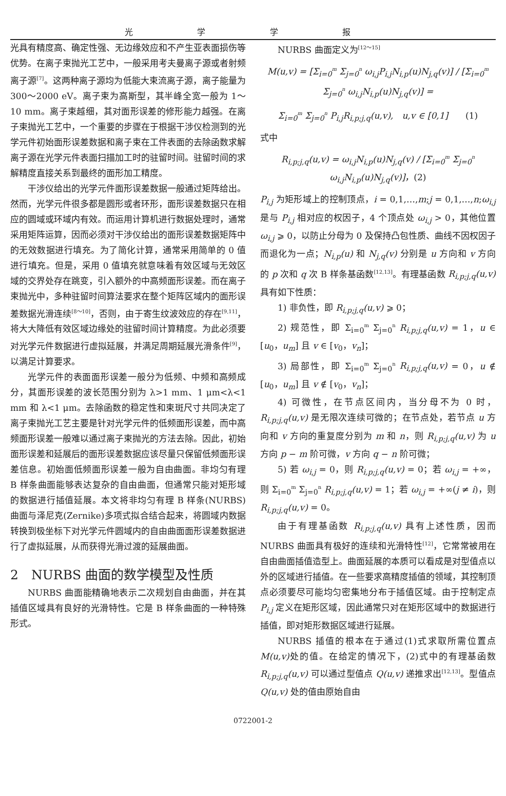光 学 学 报
光具有精度高、确定性强、无边缘效应和不产生亚表面损伤等优势。在离子束抛光工艺中，一般采用考夫曼离子源或者射频离子源<sup>[7]</sup>。这两种离子源均为低能大束流离子源，离子能量为 300～2000 eV。离子束为高斯型，其半峰全宽一般为 1～10 mm。离子束越细，其对面形误差的修形能力越强。在离子束抛光工艺中，一个重要的步骤在于根据干涉仪检测到的光学元件初始面形误差数据和离子束在工件表面的去除函数求解离子源在光学元件表面扫描加工时的驻留时间。驻留时间的求解精度直接关系到最终的面形加工精度。
干涉仪给出的光学元件面形误差数据一般通过矩阵给出。然而，光学元件很多都是圆形或者环形，面形误差数据只在相应的圆域或环域内有效。而运用计算机进行数据处理时，通常采用矩阵运算，因而必须对干涉仪给出的面形误差数据矩阵中的无效数据进行填充。为了简化计算，通常采用简单的 0 值进行填充。但是，采用 0 值填充就意味着有效区域与无效区域的交界处存在跳变，引入额外的中高频面形误差。而在离子束抛光中，多种驻留时间算法要求在整个矩阵区域内的面形误差数据光滑连续<sup>[8～10]</sup>，否则，由于寄生纹波效应的存在<sup>[9,11]</sup>，将大大降低有效区域边缘处的驻留时间计算精度。为此必须要对光学元件数据进行虚拟延展，并满足周期延展光滑条件<sup>[9]</sup>，以满足计算要求。
光学元件的表面面形误差一般分为低频、中频和高频成分，其面形误差的波长范围分别为 λ>1 mm、1 μm<λ<1 mm 和 λ<1 μm。去除函数的稳定性和束斑尺寸共同决定了离子束抛光工艺主要是针对光学元件的低频面形误差，而中高频面形误差一般难以通过离子束抛光的方法去除。因此，初始面形误差和延展后的面形误差数据应该尽量只保留低频面形误差信息。初始面低频面形误差一般为自由曲面。非均匀有理 B 样条曲面能够表达复杂的自由曲面，但通常只能对矩形域的数据进行插值延展。本文将非均匀有理 B 样条(NURBS)曲面与泽尼克(Zernike)多项式拟合结合起来，将圆域内数据转换到极坐标下对光学元件圆域内的自由曲面面形误差数据进行了虚拟延展，从而获得光滑过渡的延展曲面。
2　NURBS 曲面的数学模型及性质
NURBS 曲面能精确地表示二次规划自由曲面，并在其插值区域具有良好的光滑特性。它是 B 样条曲面的一种特殊形式。
NURBS 曲面定义为<sup>[12～15]</sup>
M(u,v) = [Σ<sub>i=0</sub><sup>m</sup> Σ<sub>j=0</sub><sup>n</sup> ω<sub>i,j</sub>P<sub>i,j</sub>N<sub>i,p</sub>(u)N<sub>j,q</sub>(v)] / [Σ<sub>i=0</sub><sup>m</sup> Σ<sub>j=0</sub><sup>n</sup> ω<sub>i,j</sub>N<sub>i,p</sub>(u)N<sub>j,q</sub>(v)] =
Σ<sub>i=0</sub><sup>m</sup> Σ<sub>j=0</sub><sup>n</sup> P<sub>i,j</sub>R<sub>i,p;j,q</sub>(u,v),　u,v ∈ [0,1]　　(1)
式中
R<sub>i,p;j,q</sub>(u,v) = ω<sub>i,j</sub>N<sub>i,p</sub>(u)N<sub>j,q</sub>(v) / [Σ<sub>i=0</sub><sup>m</sup> Σ<sub>j=0</sub><sup>n</sup> ω<sub>i,j</sub>N<sub>i,p</sub>(u)N<sub>j,q</sub>(v)]，(2)
P<sub>i,j</sub> 为矩形域上的控制顶点，i = 0,1,…,m;j = 0,1,…,n;ω<sub>i,j</sub> 是与 P<sub>i,j</sub> 相对应的权因子，4 个顶点处 ω<sub>i,j</sub> > 0，其他位置 ω<sub>i,j</sub> ⩾ 0，以防止分母为 0 及保持凸包性质、曲线不因权因子而退化为一点；N<sub>i,p</sub>(u) 和 N<sub>j,q</sub>(v) 分别是 u 方向和 v 方向的 p 次和 q 次 B 样条基函数<sup>[12,13]</sup>。有理基函数 R<sub>i,p;j,q</sub>(u,v) 具有如下性质：
1) 非负性，即 R<sub>i,p;j,q</sub>(u,v) ⩾ 0；
2) 规范性，即 Σ<sub>i=0</sub><sup>m</sup> Σ<sub>j=0</sub><sup>n</sup> R<sub>i,p;j,q</sub>(u,v) = 1，u ∈ [u<sub>0</sub>，u<sub>m</sub>] 且 v ∈ [v<sub>0</sub>，v<sub>n</sub>]；
3) 局部性，即 Σ<sub>i=0</sub><sup>m</sup> Σ<sub>j=0</sub><sup>n</sup> R<sub>i,p;j,q</sub>(u,v) = 0，u ∉ [u<sub>0</sub>，u<sub>m</sub>] 且 v ∉ [v<sub>0</sub>，v<sub>n</sub>]；
4) 可微性，在节点区间内，当分母不为 0 时，R<sub>i,p;j,q</sub>(u,v) 是无限次连续可微的；在节点处，若节点 u 方向和 v 方向的重复度分别为 m 和 n，则 R<sub>i,p;j,q</sub>(u,v) 为 u 方向 p − m 阶可微，v 方向 q − n 阶可微；
5) 若 ω<sub>i,j</sub> = 0，则 R<sub>i,p;j,q</sub>(u,v) = 0；若 ω<sub>i,j</sub> = +∞，则 Σ<sub>i=0</sub><sup>m</sup> Σ<sub>j=0</sub><sup>n</sup> R<sub>i,p;j,q</sub>(u,v) = 1；若 ω<sub>i,j</sub> = +∞(j ≠ i)，则 R<sub>i,p;j,q</sub>(u,v) = 0。
由于有理基函数 R<sub>i,p;j,q</sub>(u,v) 具有上述性质，因而 NURBS 曲面具有极好的连续和光滑特性<sup>[12]</sup>，它常常被用在自由曲面插值造型上。曲面延展的本质可以看成是对型值点以外的区域进行插值。在一些要求高精度插值的领域，其控制顶点必须要尽可能均匀密集地分布于插值区域。由于控制定点 P<sub>i,j</sub> 定义在矩形区域，因此通常只对在矩形区域中的数据进行插值，即对矩形数据区域进行延展。
NURBS 插值的根本在于通过(1)式求取所需位置点 M(u,v) 处的值。在给定的情况下，(2)式中的有理基函数 R<sub>i,p;j,q</sub>(u,v) 可以通过型值点 Q(u,v) 递推求出<sup>[12,13]</sup>。型值点 Q(u,v) 处的值由原始自由
0722001-2